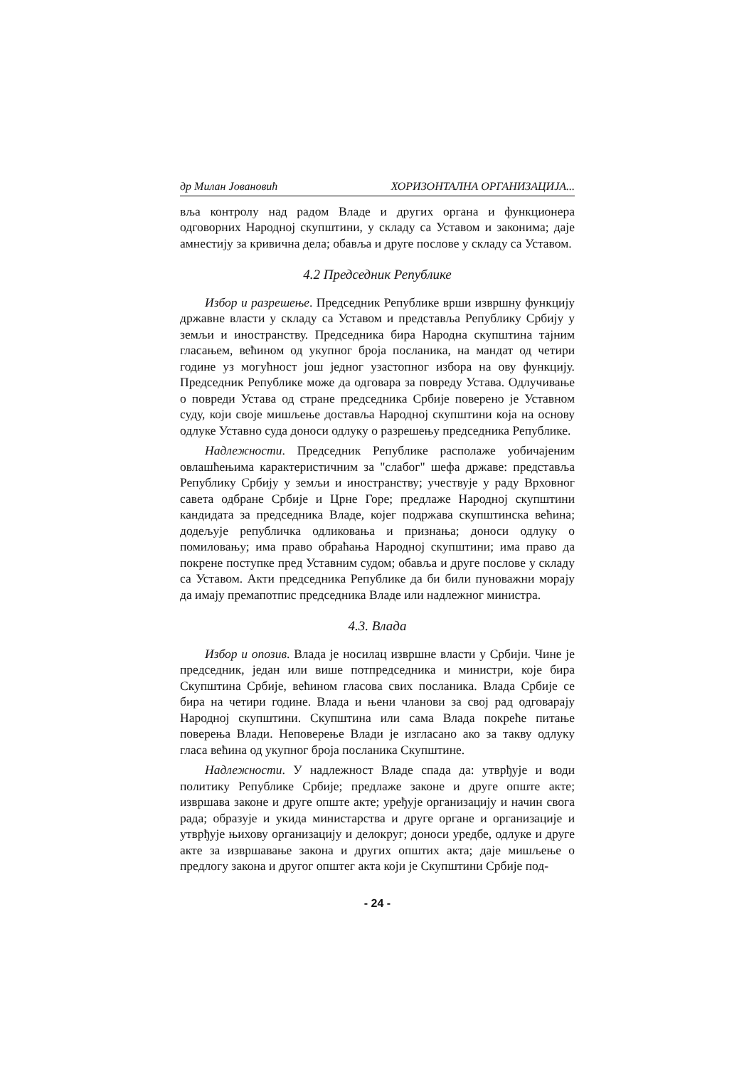др Милан Јовановић ХОРИЗОНТАЛНА ОРГАНИЗАЦИЈА...
вља контролу над радом Владе и других органа и функционера одговорних Народној скупштини, у складу са Уставом и законима; даје амнестију за кривична дела; обавља и друге послове у складу са Уставом.
4.2 Председник Републике
Избор и разрешење. Председник Републике врши извршну функцију државне власти у складу са Уставом и представља Републику Србију у земљи и иностранству. Председника бира Народна скупштина тајним гласањем, већином од укупног броја посланика, на мандат од четири године уз могућност још једног узастопног избора на ову функцију. Председник Републике може да одговара за повреду Устава. Одлучивање о повреди Устава од стране председника Србије поверено је Уставном суду, који своје мишљење доставља Народној скупштини која на основу одлуке Уставно суда доноси одлуку о разрешењу председника Републике.
Надлежности. Председник Републике располаже уобичајеним овлашћењима карактеристичним за "слабог" шефа државе: представља Републику Србију у земљи и иностранству; учествује у раду Врховног савета одбране Србије и Црне Горе; предлаже Народној скупштини кандидата за председника Владе, којег подржава скупштинска већина; додељује републичка одликовања и признања; доноси одлуку о помиловању; има право обраћања Народној скупштини; има право да покрене поступке пред Уставним судом; обавља и друге послове у складу са Уставом. Акти председника Републике да би били пуноважни морају да имају премапотпис председника Владе или надлежног министра.
4.3. Влада
Избор и опозив. Влада је носилац извршне власти у Србији. Чине је председник, један или више потпредседника и министри, које бира Скупштина Србије, већином гласова свих посланика. Влада Србије се бира на четири године. Влада и њени чланови за свој рад одговарају Народној скупштини. Скупштина или сама Влада покреће питање поверења Влади. Неповерење Влади је изгласано ако за такву одлуку гласа већина од укупног броја посланика Скупштине.
Надлежности. У надлежност Владе спада да: утврђује и води политику Републике Србије; предлаже законе и друге опште акте; извршава законе и друге опште акте; уређује организацију и начин свога рада; образује и укида министарства и друге органе и организације и утврђује њихову организацију и делокруг; доноси уредбе, одлуке и друге акте за извршавање закона и других општих акта; даје мишљење о предлогу закона и другог општег акта који је Скупштини Србије под-
- 24 -